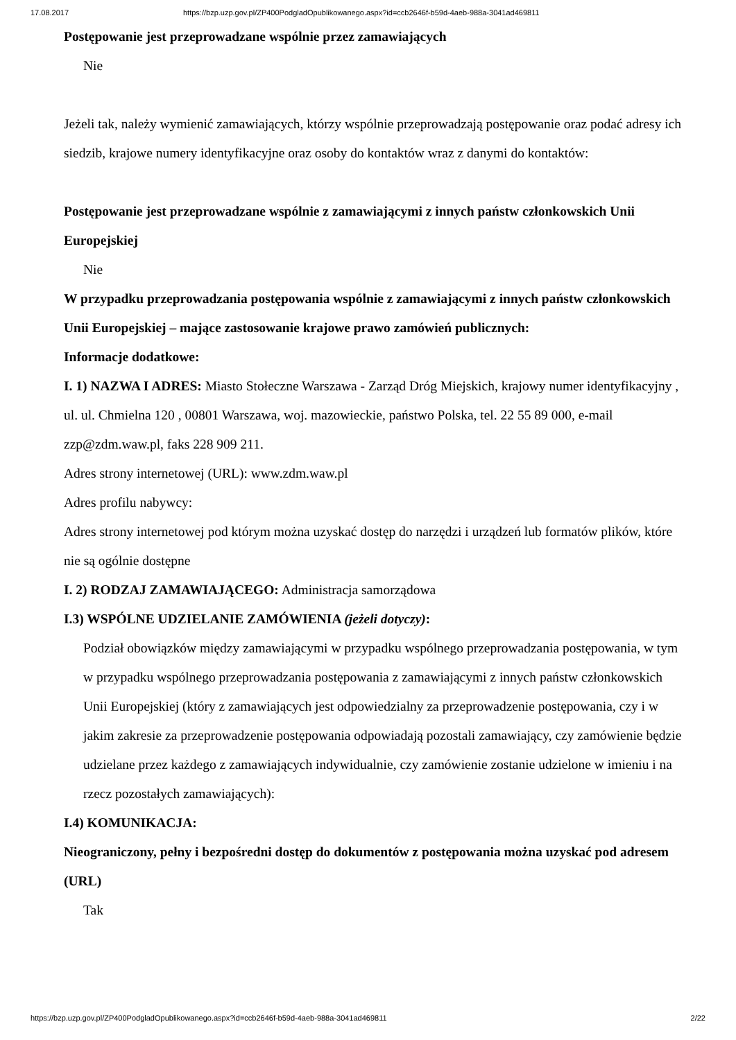17.08.2017 https://bzp.uzp.gov.pl/ZP400PodgladOpublikowanego.aspx?id=ccb2646f-b59d-4aeb-988a-3041ad469811
Postępowanie jest przeprowadzane wspólnie przez zamawiających
Nie
Jeżeli tak, należy wymienić zamawiających, którzy wspólnie przeprowadzają postępowanie oraz podać adresy ich siedzib, krajowe numery identyfikacyjne oraz osoby do kontaktów wraz z danymi do kontaktów:
Postępowanie jest przeprowadzane wspólnie z zamawiającymi z innych państw członkowskich Unii Europejskiej
Nie
W przypadku przeprowadzania postępowania wspólnie z zamawiającymi z innych państw członkowskich Unii Europejskiej – mające zastosowanie krajowe prawo zamówień publicznych:
Informacje dodatkowe:
I. 1) NAZWA I ADRES: Miasto Stołeczne Warszawa - Zarząd Dróg Miejskich, krajowy numer identyfikacyjny , ul. ul. Chmielna 120 , 00801 Warszawa, woj. mazowieckie, państwo Polska, tel. 22 55 89 000, e-mail zzp@zdm.waw.pl, faks 228 909 211.
Adres strony internetowej (URL): www.zdm.waw.pl
Adres profilu nabywcy:
Adres strony internetowej pod którym można uzyskać dostęp do narzędzi i urządzeń lub formatów plików, które nie są ogólnie dostępne
I. 2) RODZAJ ZAMAWIAJĄCEGO: Administracja samorządowa
I.3) WSPÓLNE UDZIELANIE ZAMÓWIENIA (jeżeli dotyczy):
Podział obowiązków między zamawiającymi w przypadku wspólnego przeprowadzania postępowania, w tym w przypadku wspólnego przeprowadzania postępowania z zamawiającymi z innych państw członkowskich Unii Europejskiej (który z zamawiających jest odpowiedzialny za przeprowadzenie postępowania, czy i w jakim zakresie za przeprowadzenie postępowania odpowiadają pozostali zamawiający, czy zamówienie będzie udzielane przez każdego z zamawiających indywidualnie, czy zamówienie zostanie udzielone w imieniu i na rzecz pozostałych zamawiających):
I.4) KOMUNIKACJA:
Nieograniczony, pełny i bezpośredni dostęp do dokumentów z postępowania można uzyskać pod adresem (URL)
Tak
https://bzp.uzp.gov.pl/ZP400PodgladOpublikowanego.aspx?id=ccb2646f-b59d-4aeb-988a-3041ad469811 2/22